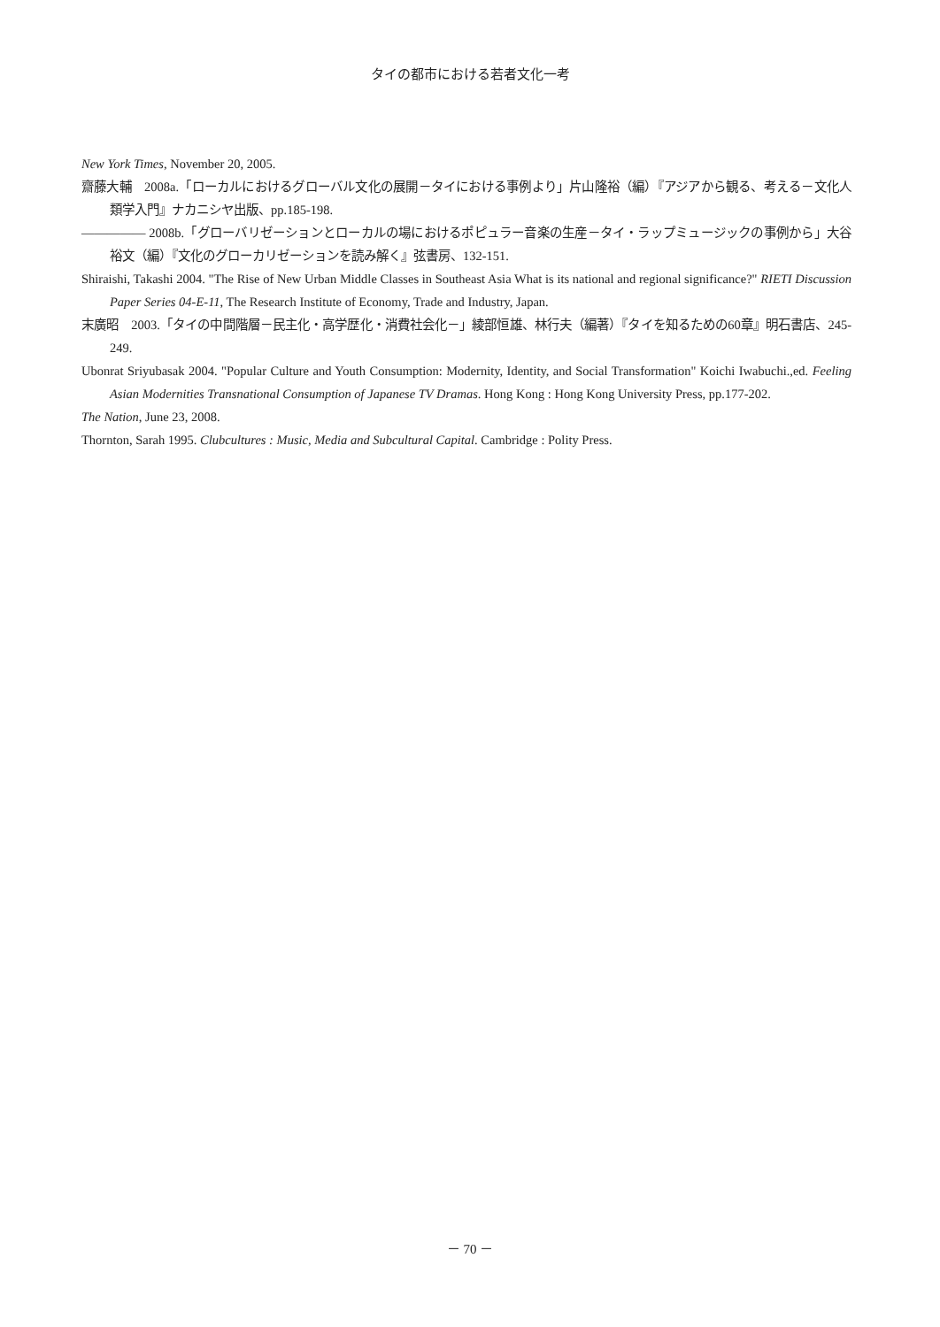タイの都市における若者文化一考
New York Times, November 20, 2005.
齋藤大輔　2008a.「ローカルにおけるグローバル文化の展開－タイにおける事例より」片山隆裕（編）『アジアから観る、考える－文化人類学入門』ナカニシヤ出版、pp.185-198.
――――― 2008b.「グローバリゼーションとローカルの場におけるポピュラー音楽の生産－タイ・ラップミュージックの事例から」大谷裕文（編）『文化のグローカリゼーションを読み解く』弦書房、132-151.
Shiraishi, Takashi 2004. "The Rise of New Urban Middle Classes in Southeast Asia What is its national and regional significance?" RIETI Discussion Paper Series 04-E-11, The Research Institute of Economy, Trade and Industry, Japan.
末廣昭　2003.「タイの中間階層－民主化・高学歴化・消費社会化－」綾部恒雄、林行夫（編著）『タイを知るための60章』明石書店、245-249.
Ubonrat Sriyubasak 2004. "Popular Culture and Youth Consumption: Modernity, Identity, and Social Transformation" Koichi Iwabuchi.,ed. Feeling Asian Modernities Transnational Consumption of Japanese TV Dramas. Hong Kong : Hong Kong University Press, pp.177-202.
The Nation, June 23, 2008.
Thornton, Sarah 1995. Clubcultures : Music, Media and Subcultural Capital. Cambridge : Polity Press.
－ 70 －